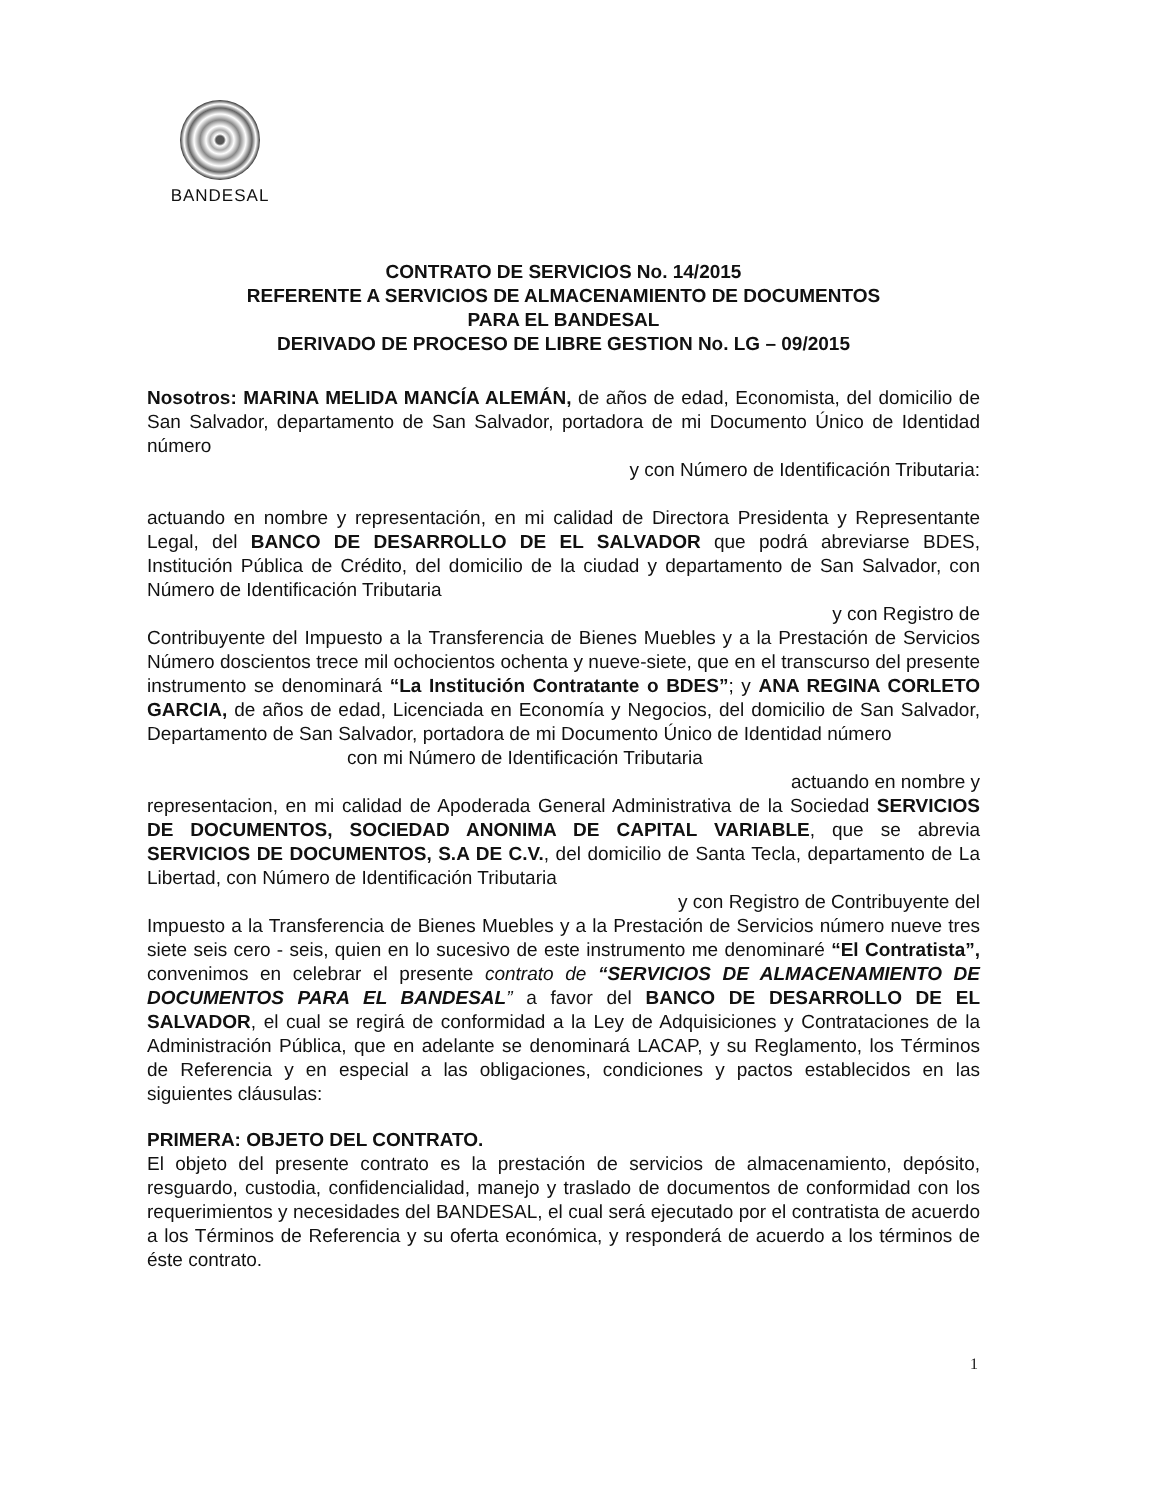BANDESAL
CONTRATO DE SERVICIOS No. 14/2015
REFERENTE A SERVICIOS DE ALMACENAMIENTO DE DOCUMENTOS
PARA EL BANDESAL
DERIVADO DE PROCESO DE LIBRE GESTION No. LG – 09/2015
Nosotros: MARINA MELIDA MANCÍA ALEMÁN, de años de edad, Economista, del domicilio de San Salvador, departamento de San Salvador, portadora de mi Documento Único de Identidad número
y con Número de Identificación Tributaria:
actuando en nombre y representación, en mi calidad de Directora Presidenta y Representante Legal, del BANCO DE DESARROLLO DE EL SALVADOR que podrá abreviarse BDES, Institución Pública de Crédito, del domicilio de la ciudad y departamento de San Salvador, con Número de Identificación Tributaria
y con Registro de
Contribuyente del Impuesto a la Transferencia de Bienes Muebles y a la Prestación de Servicios Número doscientos trece mil ochocientos ochenta y nueve-siete, que en el transcurso del presente instrumento se denominará “La Institución Contratante o BDES”; y ANA REGINA CORLETO GARCIA, de años de edad, Licenciada en Economía y Negocios, del domicilio de San Salvador, Departamento de San Salvador, portadora de mi Documento Único de Identidad número
con mi Número de Identificación Tributaria
actuando en nombre y
representacion, en mi calidad de Apoderada General Administrativa de la Sociedad SERVICIOS DE DOCUMENTOS, SOCIEDAD ANONIMA DE CAPITAL VARIABLE, que se abrevia SERVICIOS DE DOCUMENTOS, S.A DE C.V., del domicilio de Santa Tecla, departamento de La Libertad, con Número de Identificación Tributaria
y con Registro de Contribuyente del
Impuesto a la Transferencia de Bienes Muebles y a la Prestación de Servicios número nueve tres siete seis cero - seis, quien en lo sucesivo de este instrumento me denominaré “El Contratista”, convenimos en celebrar el presente contrato de “SERVICIOS DE ALMACENAMIENTO DE DOCUMENTOS PARA EL BANDESAL” a favor del BANCO DE DESARROLLO DE EL SALVADOR, el cual se regirá de conformidad a la Ley de Adquisiciones y Contrataciones de la Administración Pública, que en adelante se denominará LACAP, y su Reglamento, los Términos de Referencia y en especial a las obligaciones, condiciones y pactos establecidos en las siguientes cláusulas:
PRIMERA: OBJETO DEL CONTRATO.
El objeto del presente contrato es la prestación de servicios de almacenamiento, depósito, resguardo, custodia, confidencialidad, manejo y traslado de documentos de conformidad con los requerimientos y necesidades del BANDESAL, el cual será ejecutado por el contratista de acuerdo a los Términos de Referencia y su oferta económica, y responderá de acuerdo a los términos de éste contrato.
1